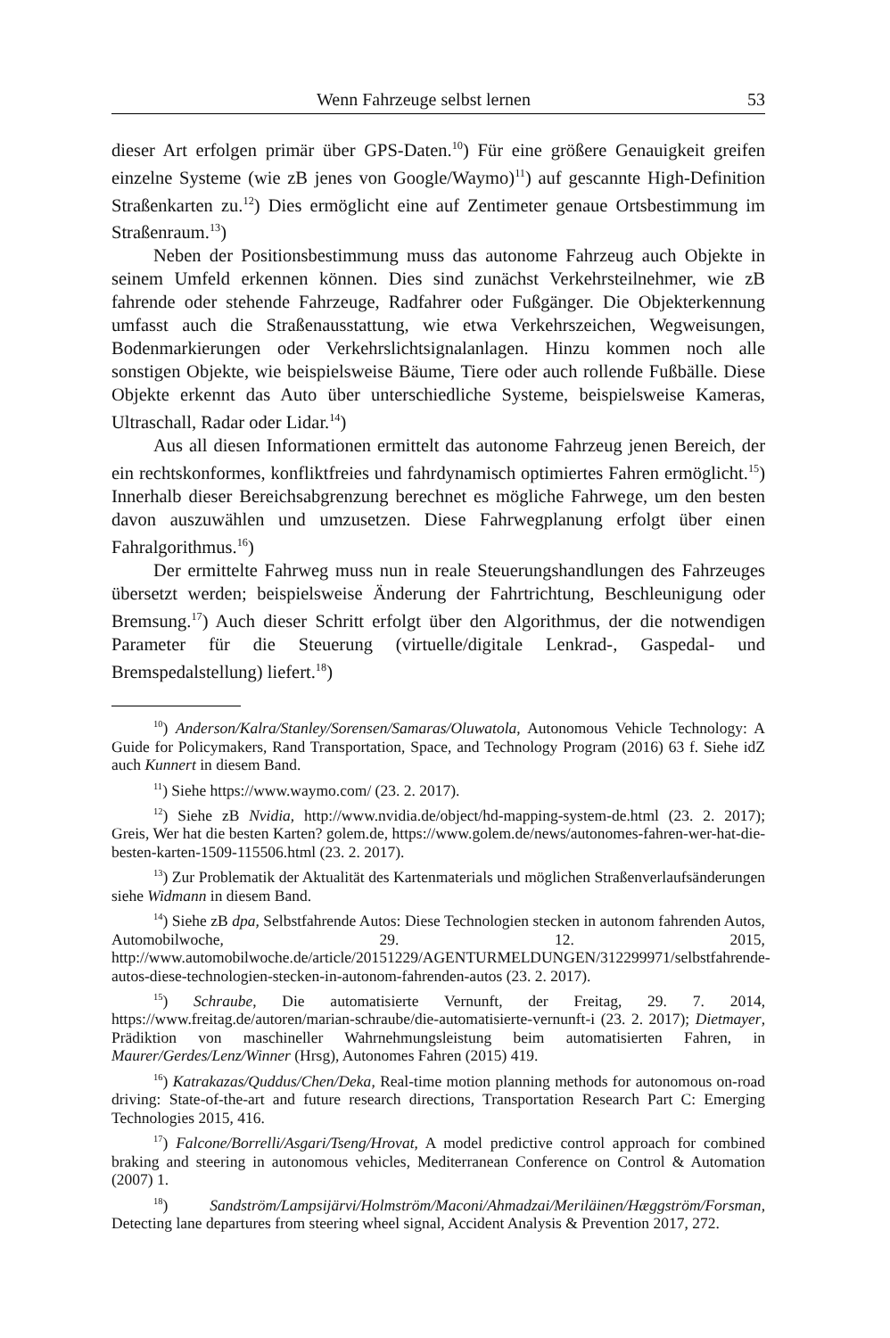Wenn Fahrzeuge selbst lernen 53
dieser Art erfolgen primär über GPS-Daten.<sup>10</sup>) Für eine größere Genauigkeit greifen einzelne Systeme (wie zB jenes von Google/Waymo)<sup>11</sup>) auf gescannte High-Definition Straßenkarten zu.<sup>12</sup>) Dies ermöglicht eine auf Zentimeter genaue Ortsbestimmung im Straßenraum.<sup>13</sup>)
Neben der Positionsbestimmung muss das autonome Fahrzeug auch Objekte in seinem Umfeld erkennen können. Dies sind zunächst Verkehrsteilnehmer, wie zB fahrende oder stehende Fahrzeuge, Radfahrer oder Fußgänger. Die Objekterkennung umfasst auch die Straßenausstattung, wie etwa Verkehrszeichen, Wegweisungen, Bodenmarkierungen oder Verkehrslichtsignalanlagen. Hinzu kommen noch alle sonstigen Objekte, wie beispielsweise Bäume, Tiere oder auch rollende Fußbälle. Diese Objekte erkennt das Auto über unterschiedliche Systeme, beispielsweise Kameras, Ultraschall, Radar oder Lidar.<sup>14</sup>)
Aus all diesen Informationen ermittelt das autonome Fahrzeug jenen Bereich, der ein rechtskonformes, konfliktfreies und fahrdynamisch optimiertes Fahren ermöglicht.<sup>15</sup>) Innerhalb dieser Bereichsabgrenzung berechnet es mögliche Fahrwege, um den besten davon auszuwählen und umzusetzen. Diese Fahrwegplanung erfolgt über einen Fahralgorithmus.<sup>16</sup>)
Der ermittelte Fahrweg muss nun in reale Steuerungshandlungen des Fahrzeuges übersetzt werden; beispielsweise Änderung der Fahrtrichtung, Beschleunigung oder Bremsung.<sup>17</sup>) Auch dieser Schritt erfolgt über den Algorithmus, der die notwendigen Parameter für die Steuerung (virtuelle/digitale Lenkrad-, Gaspedal- und Bremspedalstellung) liefert.<sup>18</sup>)
<sup>10</sup>) Anderson/Kalra/Stanley/Sorensen/Samaras/Oluwatola, Autonomous Vehicle Technology: A Guide for Policymakers, Rand Transportation, Space, and Technology Program (2016) 63 f. Siehe idZ auch Kunnert in diesem Band.
<sup>11</sup>) Siehe https://www.waymo.com/ (23. 2. 2017).
<sup>12</sup>) Siehe zB Nvidia, http://www.nvidia.de/object/hd-mapping-system-de.html (23. 2. 2017); Greis, Wer hat die besten Karten? golem.de, https://www.golem.de/news/autonomes-fahren-wer-hat-die-besten-karten-1509-115506.html (23. 2. 2017).
<sup>13</sup>) Zur Problematik der Aktualität des Kartenmaterials und möglichen Straßenverlaufsänderungen siehe Widmann in diesem Band.
<sup>14</sup>) Siehe zB dpa, Selbstfahrende Autos: Diese Technologien stecken in autonom fahrenden Autos, Automobilwoche, 29. 12. 2015, http://www.automobilwoche.de/article/20151229/AGENTURMELDUNGEN/312299971/selbstfahrende-autos-diese-technologien-stecken-in-autonom-fahrenden-autos (23. 2. 2017).
<sup>15</sup>) Schraube, Die automatisierte Vernunft, der Freitag, 29. 7. 2014, https://www.freitag.de/autoren/marian-schraube/die-automatisierte-vernunft-i (23. 2. 2017); Dietmayer, Prädiktion von maschineller Wahrnehmungsleistung beim automatisierten Fahren, in Maurer/Gerdes/Lenz/Winner (Hrsg), Autonomes Fahren (2015) 419.
<sup>16</sup>) Katrakazas/Quddus/Chen/Deka, Real-time motion planning methods for autonomous on-road driving: State-of-the-art and future research directions, Transportation Research Part C: Emerging Technologies 2015, 416.
<sup>17</sup>) Falcone/Borrelli/Asgari/Tseng/Hrovat, A model predictive control approach for combined braking and steering in autonomous vehicles, Mediterranean Conference on Control & Automation (2007) 1.
<sup>18</sup>) Sandström/Lampsijärvi/Holmström/Maconi/Ahmadzai/Meriläinen/Hæggström/Forsman, Detecting lane departures from steering wheel signal, Accident Analysis & Prevention 2017, 272.